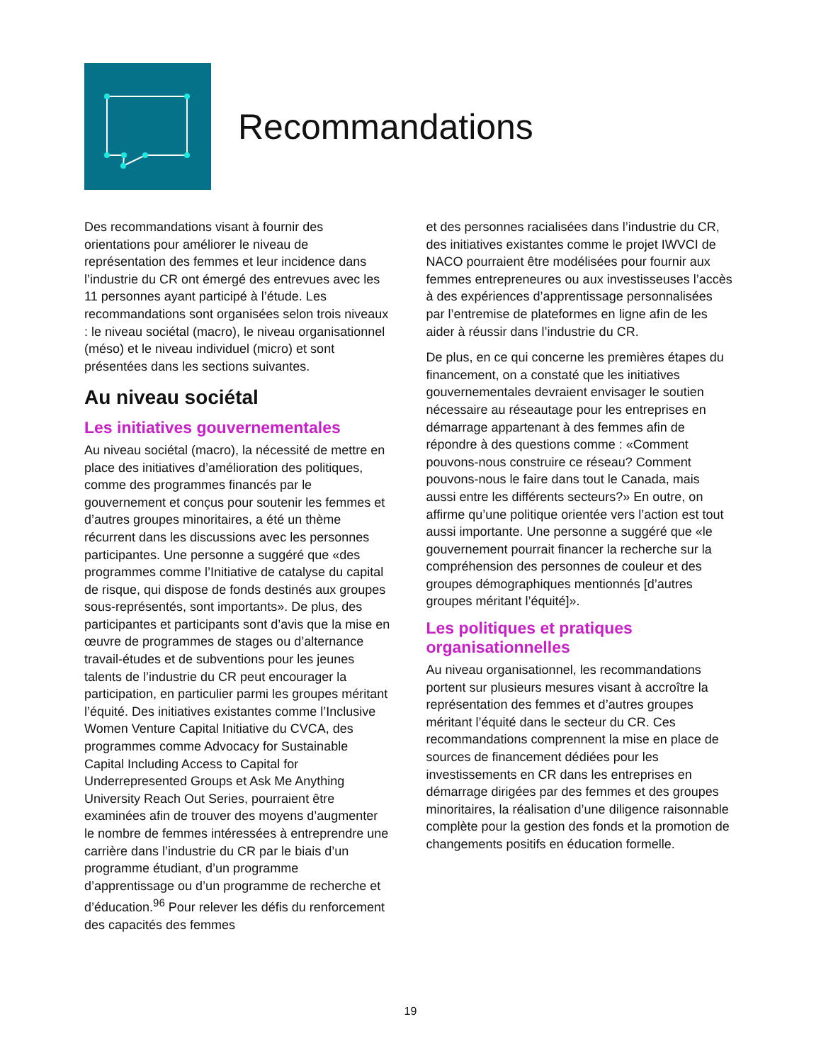Recommandations
Des recommandations visant à fournir des orientations pour améliorer le niveau de représentation des femmes et leur incidence dans l’industrie du CR ont émergé des entrevues avec les 11 personnes ayant participé à l’étude. Les recommandations sont organisées selon trois niveaux : le niveau sociétal (macro), le niveau organisationnel (méso) et le niveau individuel (micro) et sont présentées dans les sections suivantes.
Au niveau sociétal
Les initiatives gouvernementales
Au niveau sociétal (macro), la nécessité de mettre en place des initiatives d’amélioration des politiques, comme des programmes financés par le gouvernement et conçus pour soutenir les femmes et d’autres groupes minoritaires, a été un thème récurrent dans les discussions avec les personnes participantes. Une personne a suggéré que «des programmes comme l’Initiative de catalyse du capital de risque, qui dispose de fonds destinés aux groupes sous-représentés, sont importants». De plus, des participantes et participants sont d’avis que la mise en œuvre de programmes de stages ou d’alternance travail-études et de subventions pour les jeunes talents de l’industrie du CR peut encourager la participation, en particulier parmi les groupes méritant l’équité. Des initiatives existantes comme l’Inclusive Women Venture Capital Initiative du CVCA, des programmes comme Advocacy for Sustainable Capital Including Access to Capital for Underrepresented Groups et Ask Me Anything University Reach Out Series, pourraient être examinées afin de trouver des moyens d’augmenter le nombre de femmes intéressées à entreprendre une carrière dans l’industrie du CR par le biais d’un programme étudiant, d’un programme d’apprentissage ou d’un programme de recherche et d’éducation.<sup>96</sup> Pour relever les défis du renforcement des capacités des femmes
et des personnes racialisées dans l’industrie du CR, des initiatives existantes comme le projet IWVCI de NACO pourraient être modélisées pour fournir aux femmes entrepreneures ou aux investisseuses l’accès à des expériences d’apprentissage personnalisées par l’entremise de plateformes en ligne afin de les aider à réussir dans l’industrie du CR.
De plus, en ce qui concerne les premières étapes du financement, on a constaté que les initiatives gouvernementales devraient envisager le soutien nécessaire au réseautage pour les entreprises en démarrage appartenant à des femmes afin de répondre à des questions comme : «Comment pouvons-nous construire ce réseau? Comment pouvons-nous le faire dans tout le Canada, mais aussi entre les différents secteurs?» En outre, on affirme qu’une politique orientée vers l’action est tout aussi importante. Une personne a suggéré que «le gouvernement pourrait financer la recherche sur la compréhension des personnes de couleur et des groupes démographiques mentionnés [d’autres groupes méritant l’équité]».
Les politiques et pratiques organisationnelles
Au niveau organisationnel, les recommandations portent sur plusieurs mesures visant à accroître la représentation des femmes et d’autres groupes méritant l’équité dans le secteur du CR. Ces recommandations comprennent la mise en place de sources de financement dédiées pour les investissements en CR dans les entreprises en démarrage dirigées par des femmes et des groupes minoritaires, la réalisation d’une diligence raisonnable complète pour la gestion des fonds et la promotion de changements positifs en éducation formelle.
19